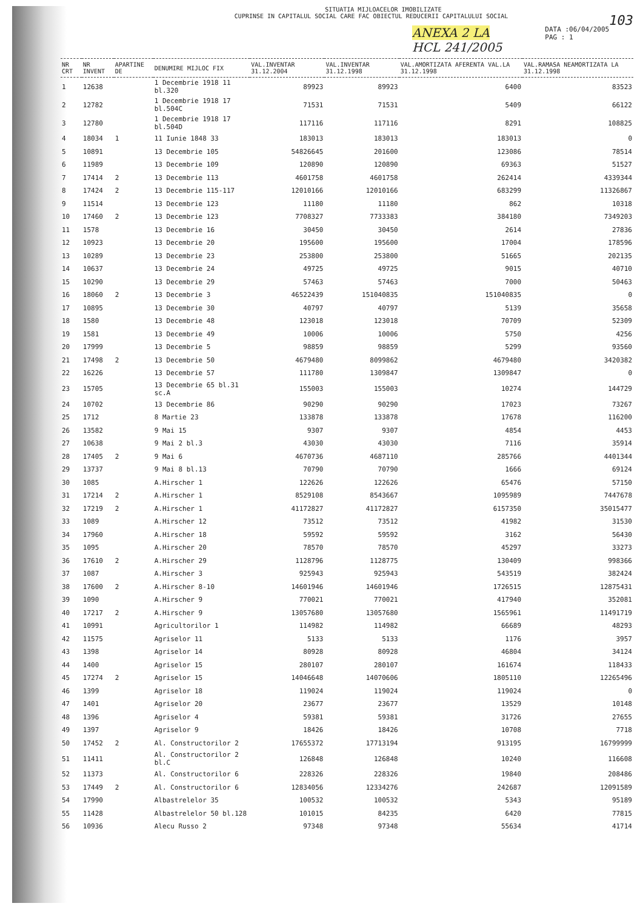SITUATIA MIJLOACELOR IMOBILIZATE
CUPRINSE IN CAPITALUL SOCIAL CARE FAC OBIECTUL REDUCERII CAPITALULUI SOCIAL 103
ANEXA 2 LA
HCL 241/2005 DATA :06/04/2005
PAG : 1
| NR CRT | NR INVENT | APARTINE DE | DENUMIRE MIJLOC FIX | VAL.INVENTAR 31.12.2004 | VAL.INVENTAR 31.12.1998 | VAL.AMORTIZATA AFERENTA VAL.LA 31.12.1998 | VAL.RAMASA NEAMORTIZATA LA 31.12.1998 |
| --- | --- | --- | --- | --- | --- | --- | --- |
| 1 | 12638 | | 1 Decembrie 1918 11 bl.320 | 89923 | 89923 | 6400 | 83523 |
| 2 | 12782 | | 1 Decembrie 1918 17 bl.504C | 71531 | 71531 | 5409 | 66122 |
| 3 | 12780 | | 1 Decembrie 1918 17 bl.504D | 117116 | 117116 | 8291 | 108825 |
| 4 | 18034 | 1 | 11 Iunie 1848 33 | 183013 | 183013 | 183013 | 0 |
| 5 | 10891 | | 13 Decembrie 105 | 54826645 | 201600 | 123086 | 78514 |
| 6 | 11989 | | 13 Decembrie 109 | 120890 | 120890 | 69363 | 51527 |
| 7 | 17414 | 2 | 13 Decembrie 113 | 4601758 | 4601758 | 262414 | 4339344 |
| 8 | 17424 | 2 | 13 Decembrie 115-117 | 12010166 | 12010166 | 683299 | 11326867 |
| 9 | 11514 | | 13 Decembrie 123 | 11180 | 11180 | 862 | 10318 |
| 10 | 17460 | 2 | 13 Decembrie 123 | 7708327 | 7733383 | 384180 | 7349203 |
| 11 | 1578 | | 13 Decembrie 16 | 30450 | 30450 | 2614 | 27836 |
| 12 | 10923 | | 13 Decembrie 20 | 195600 | 195600 | 17004 | 178596 |
| 13 | 10289 | | 13 Decembrie 23 | 253800 | 253800 | 51665 | 202135 |
| 14 | 10637 | | 13 Decembrie 24 | 49725 | 49725 | 9015 | 40710 |
| 15 | 10290 | | 13 Decembrie 29 | 57463 | 57463 | 7000 | 50463 |
| 16 | 18060 | 2 | 13 Decembrie 3 | 46522439 | 151040835 | 151040835 | 0 |
| 17 | 10895 | | 13 Decembrie 30 | 40797 | 40797 | 5139 | 35658 |
| 18 | 1580 | | 13 Decembrie 48 | 123018 | 123018 | 70709 | 52309 |
| 19 | 1581 | | 13 Decembrie 49 | 10006 | 10006 | 5750 | 4256 |
| 20 | 17999 | | 13 Decembrie 5 | 98859 | 98859 | 5299 | 93560 |
| 21 | 17498 | 2 | 13 Decembrie 50 | 4679480 | 8099862 | 4679480 | 3420382 |
| 22 | 16226 | | 13 Decembrie 57 | 111780 | 1309847 | 1309847 | 0 |
| 23 | 15705 | | 13 Decembrie 65 bl.31 sc.A | 155003 | 155003 | 10274 | 144729 |
| 24 | 10702 | | 13 Decembrie 86 | 90290 | 90290 | 17023 | 73267 |
| 25 | 1712 | | 8 Martie 23 | 133878 | 133878 | 17678 | 116200 |
| 26 | 13582 | | 9 Mai 15 | 9307 | 9307 | 4854 | 4453 |
| 27 | 10638 | | 9 Mai 2 bl.3 | 43030 | 43030 | 7116 | 35914 |
| 28 | 17405 | 2 | 9 Mai 6 | 4670736 | 4687110 | 285766 | 4401344 |
| 29 | 13737 | | 9 Mai 8 bl.13 | 70790 | 70790 | 1666 | 69124 |
| 30 | 1085 | | A.Hirscher 1 | 122626 | 122626 | 65476 | 57150 |
| 31 | 17214 | 2 | A.Hirscher 1 | 8529108 | 8543667 | 1095989 | 7447678 |
| 32 | 17219 | 2 | A.Hirscher 1 | 41172827 | 41172827 | 6157350 | 35015477 |
| 33 | 1089 | | A.Hirscher 12 | 73512 | 73512 | 41982 | 31530 |
| 34 | 17960 | | A.Hirscher 18 | 59592 | 59592 | 3162 | 56430 |
| 35 | 1095 | | A.Hirscher 20 | 78570 | 78570 | 45297 | 33273 |
| 36 | 17610 | 2 | A.Hirscher 29 | 1128796 | 1128775 | 130409 | 998366 |
| 37 | 1087 | | A.Hirscher 3 | 925943 | 925943 | 543519 | 382424 |
| 38 | 17600 | 2 | A.Hirscher 8-10 | 14601946 | 14601946 | 1726515 | 12875431 |
| 39 | 1090 | | A.Hirscher 9 | 770021 | 770021 | 417940 | 352081 |
| 40 | 17217 | 2 | A.Hirscher 9 | 13057680 | 13057680 | 1565961 | 11491719 |
| 41 | 10991 | | Agricultorilor 1 | 114982 | 114982 | 66689 | 48293 |
| 42 | 11575 | | Agriselor 11 | 5133 | 5133 | 1176 | 3957 |
| 43 | 1398 | | Agriselor 14 | 80928 | 80928 | 46804 | 34124 |
| 44 | 1400 | | Agriselor 15 | 280107 | 280107 | 161674 | 118433 |
| 45 | 17274 | 2 | Agriselor 15 | 14046648 | 14070606 | 1805110 | 12265496 |
| 46 | 1399 | | Agriselor 18 | 119024 | 119024 | 119024 | 0 |
| 47 | 1401 | | Agriselor 20 | 23677 | 23677 | 13529 | 10148 |
| 48 | 1396 | | Agriselor 4 | 59381 | 59381 | 31726 | 27655 |
| 49 | 1397 | | Agriselor 9 | 18426 | 18426 | 10708 | 7718 |
| 50 | 17452 | 2 | Al. Constructorilor 2 | 17655372 | 17713194 | 913195 | 16799999 |
| 51 | 11411 | | Al. Constructorilor 2 bl.C | 126848 | 126848 | 10240 | 116608 |
| 52 | 11373 | | Al. Constructorilor 6 | 228326 | 228326 | 19840 | 208486 |
| 53 | 17449 | 2 | Al. Constructorilor 6 | 12834056 | 12334276 | 242687 | 12091589 |
| 54 | 17990 | | Albastrelelor 35 | 100532 | 100532 | 5343 | 95189 |
| 55 | 11428 | | Albastrelelor 50 bl.128 | 101015 | 84235 | 6420 | 77815 |
| 56 | 10936 | | Alecu Russo 2 | 97348 | 97348 | 55634 | 41714 |